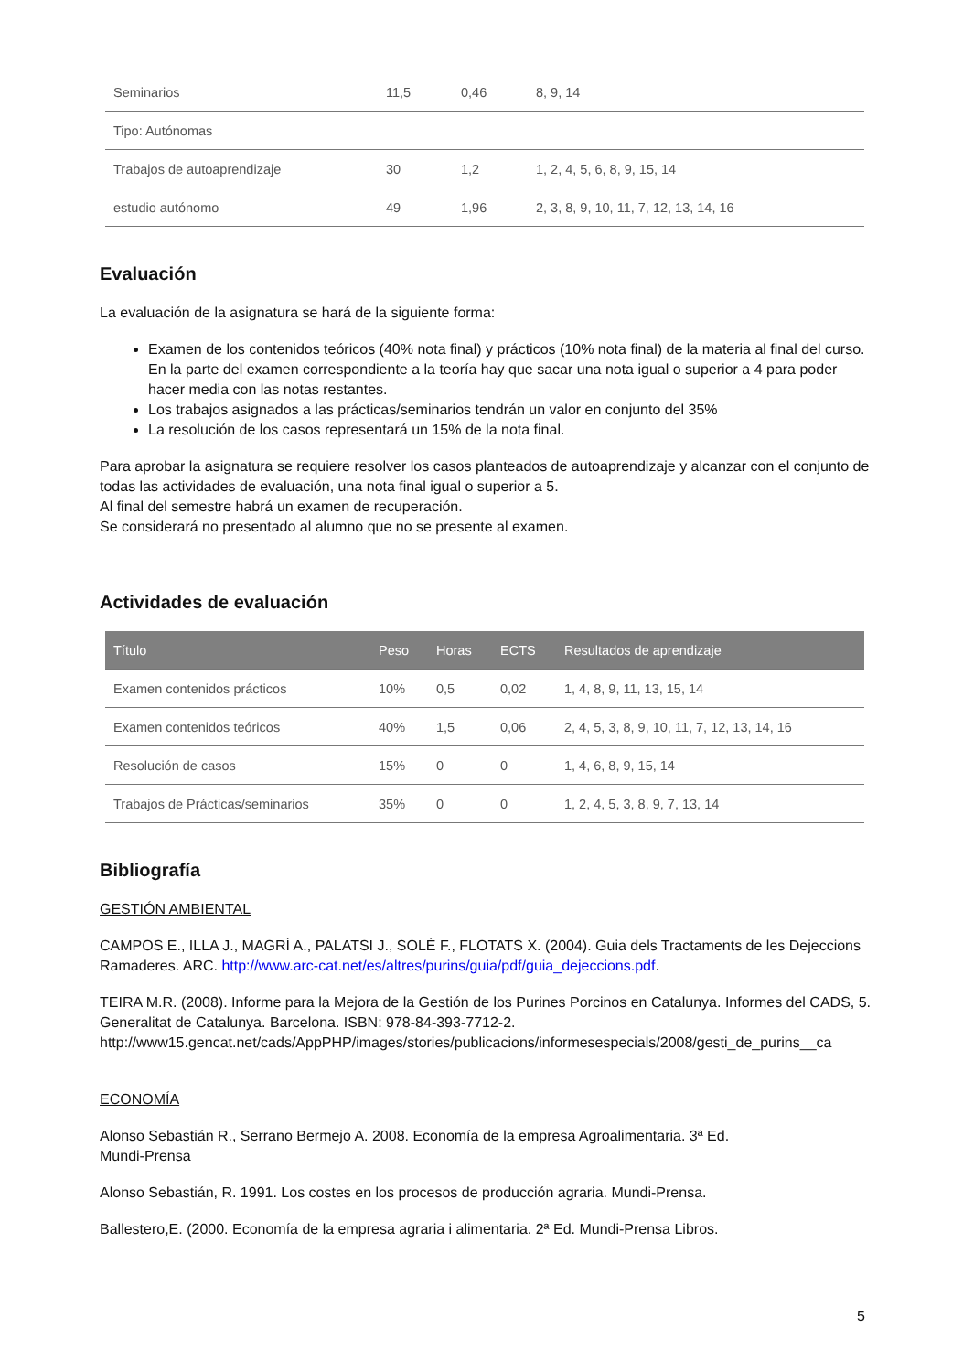| Seminarios | 11,5 | 0,46 | 8, 9, 14 |
| Tipo: Autónomas | | | |
| Trabajos de autoaprendizaje | 30 | 1,2 | 1, 2, 4, 5, 6, 8, 9, 15, 14 |
| estudio autónomo | 49 | 1,96 | 2, 3, 8, 9, 10, 11, 7, 12, 13, 14, 16 |
Evaluación
La evaluación de la asignatura se hará de la siguiente forma:
Examen de los contenidos teóricos (40% nota final) y prácticos (10% nota final) de la materia al final del curso. En la parte del examen correspondiente a la teoría hay que sacar una nota igual o superior a 4 para poder hacer media con las notas restantes.
Los trabajos asignados a las prácticas/seminarios tendrán un valor en conjunto del 35%
La resolución de los casos representará un 15% de la nota final.
Para aprobar la asignatura se requiere resolver los casos planteados de autoaprendizaje y alcanzar con el conjunto de todas las actividades de evaluación, una nota final igual o superior a 5.
Al final del semestre habrá un examen de recuperación.
Se considerará no presentado al alumno que no se presente al examen.
Actividades de evaluación
| Título | Peso | Horas | ECTS | Resultados de aprendizaje |
| --- | --- | --- | --- | --- |
| Examen contenidos prácticos | 10% | 0,5 | 0,02 | 1, 4, 8, 9, 11, 13, 15, 14 |
| Examen contenidos teóricos | 40% | 1,5 | 0,06 | 2, 4, 5, 3, 8, 9, 10, 11, 7, 12, 13, 14, 16 |
| Resolución de casos | 15% | 0 | 0 | 1, 4, 6, 8, 9, 15, 14 |
| Trabajos de Prácticas/seminarios | 35% | 0 | 0 | 1, 2, 4, 5, 3, 8, 9, 7, 13, 14 |
Bibliografía
GESTIÓN AMBIENTAL
CAMPOS E., ILLA J., MAGRÍ A., PALATSI J., SOLÉ F., FLOTATS X. (2004). Guia dels Tractaments de les Dejeccions Ramaderes. ARC. http://www.arc-cat.net/es/altres/purins/guia/pdf/guia_dejeccions.pdf.
TEIRA M.R. (2008). Informe para la Mejora de la Gestión de los Purines Porcinos en Catalunya. Informes del CADS, 5. Generalitat de Catalunya. Barcelona. ISBN: 978-84-393-7712-2.
http://www15.gencat.net/cads/AppPHP/images/stories/publicacions/informesespecials/2008/gesti_de_purins__ca
ECONOMÍA
Alonso Sebastián R., Serrano Bermejo A. 2008. Economía de la empresa Agroalimentaria. 3ª Ed.
Mundi-Prensa
Alonso Sebastián, R. 1991. Los costes en los procesos de producción agraria. Mundi-Prensa.
Ballestero,E. (2000. Economía de la empresa agraria i alimentaria. 2ª Ed. Mundi-Prensa Libros.
5